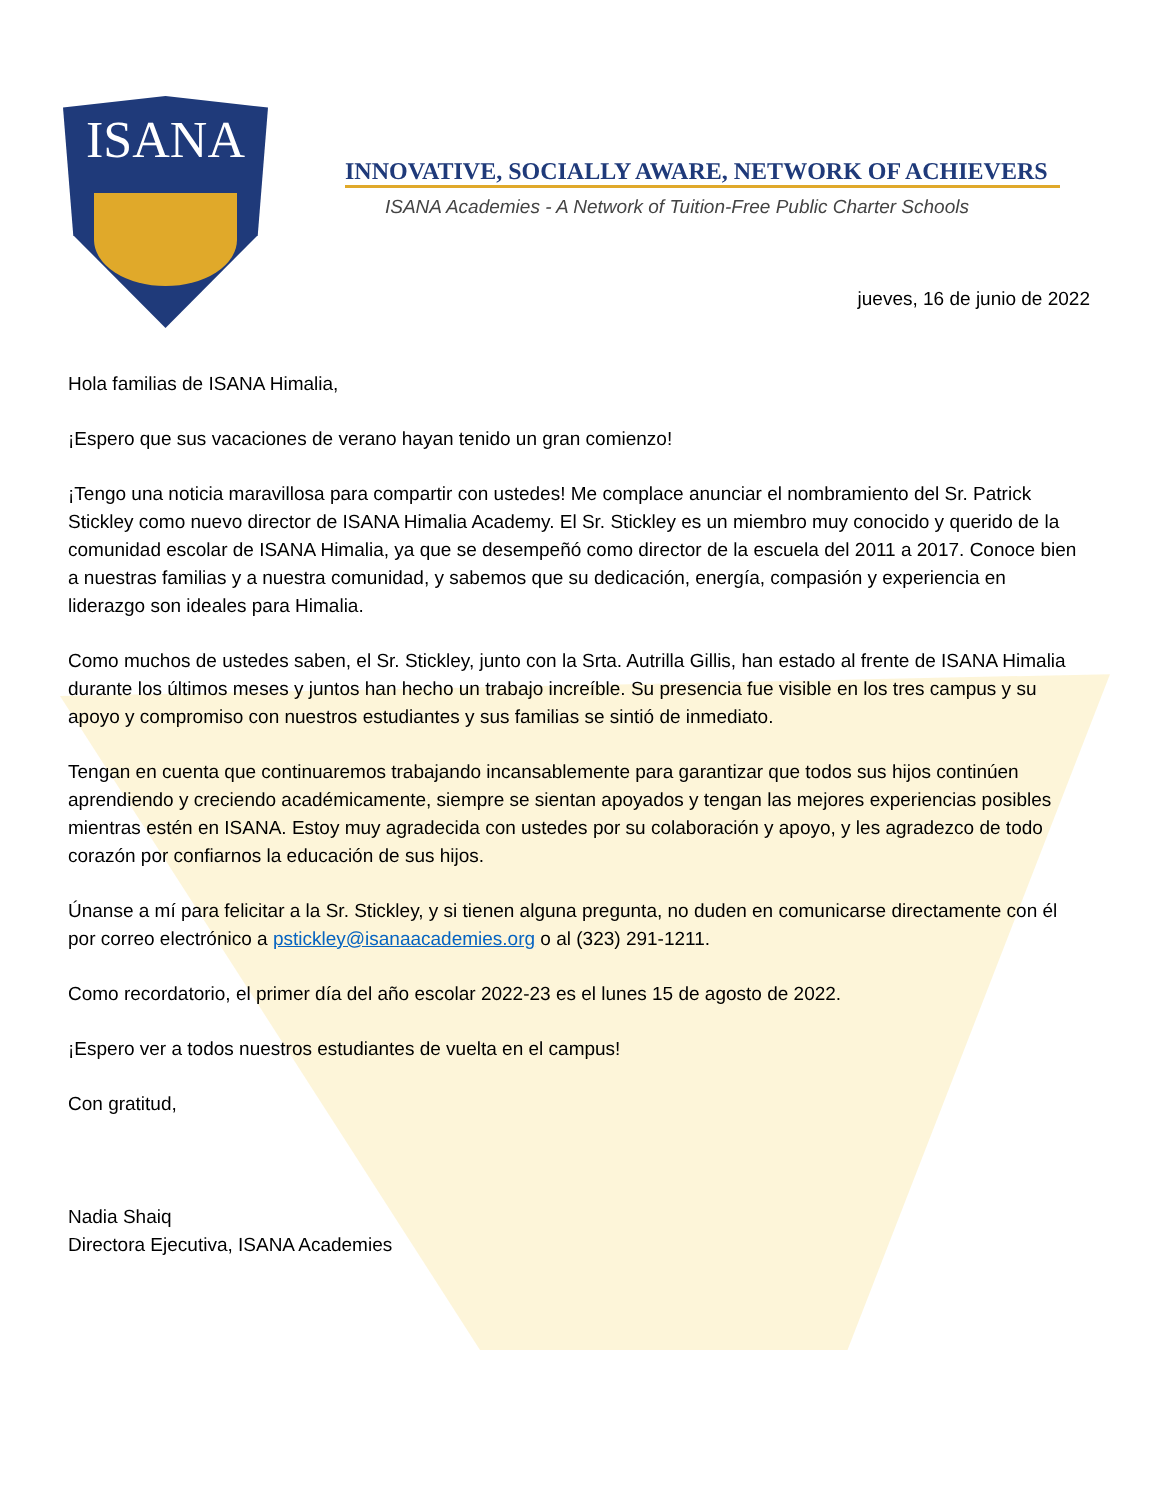ISANA
INNOVATIVE, SOCIALLY AWARE, NETWORK OF ACHIEVERS
ISANA Academies - A Network of Tuition-Free Public Charter Schools
jueves, 16 de junio de 2022
Hola familias de ISANA Himalia,
¡Espero que sus vacaciones de verano hayan tenido un gran comienzo!
¡Tengo una noticia maravillosa para compartir con ustedes! Me complace anunciar el nombramiento del Sr. Patrick Stickley como nuevo director de ISANA Himalia Academy. El Sr. Stickley es un miembro muy conocido y querido de la comunidad escolar de ISANA Himalia, ya que se desempeñó como director de la escuela del 2011 a 2017. Conoce bien a nuestras familias y a nuestra comunidad, y sabemos que su dedicación, energía, compasión y experiencia en liderazgo son ideales para Himalia.
Como muchos de ustedes saben, el Sr. Stickley, junto con la Srta. Autrilla Gillis, han estado al frente de ISANA Himalia durante los últimos meses y juntos han hecho un trabajo increíble. Su presencia fue visible en los tres campus y su apoyo y compromiso con nuestros estudiantes y sus familias se sintió de inmediato.
Tengan en cuenta que continuaremos trabajando incansablemente para garantizar que todos sus hijos continúen aprendiendo y creciendo académicamente, siempre se sientan apoyados y tengan las mejores experiencias posibles mientras estén en ISANA. Estoy muy agradecida con ustedes por su colaboración y apoyo, y les agradezco de todo corazón por confiarnos la educación de sus hijos.
Únanse a mí para felicitar a la Sr. Stickley, y si tienen alguna pregunta, no duden en comunicarse directamente con él por correo electrónico a pstickley@isanaacademies.org o al (323) 291-1211.
Como recordatorio, el primer día del año escolar 2022-23 es el lunes 15 de agosto de 2022.
¡Espero ver a todos nuestros estudiantes de vuelta en el campus!
Con gratitud,
Nadia Shaiq
Directora Ejecutiva, ISANA Academies